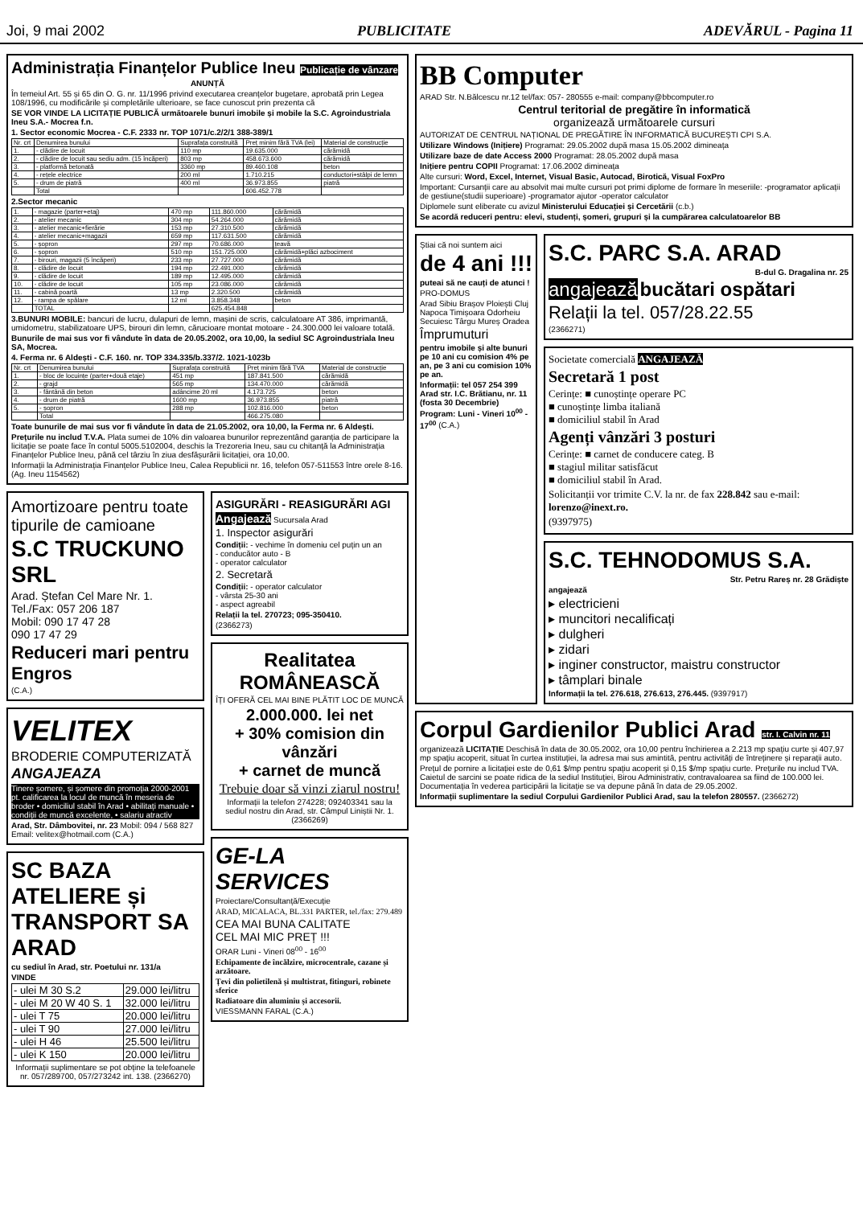Joi, 9 mai 2002 PUBLICITATE ADEVĂRUL - Pagina 11
Administrația Finanțelor Publice Ineu Publicație de vânzare
ANUNȚĂ
În temeiul Art. 55 și 65 din O. G. nr. 11/1996 privind executarea creanțelor bugetare, aprobată prin Legea 108/1996, cu modificările și completările ulterioare, se face cunoscut prin prezenta că
SE VOR VINDE LA LICITAȚIE PUBLICĂ următoarele bunuri imobile și mobile la S.C. Agroindustriala Ineu S.A.- Mocrea f.n.
1. Sector economic Mocrea - C.F. 2333 nr. TOP 1071/c.2/2/1 388-389/1
| Nr. crt | Denumirea bunului | Suprafața construită | Preț minim fără TVA (lei) | Material de construcție |
| --- | --- | --- | --- | --- |
| 1. | - clădire de locuit | 110 mp | 19.635.000 | cărămidă |
| 2. | - clădire de locuit sau sediu adm. (15 încăperi) | 803 mp | 458.673.600 | cărămidă |
| 3. | - platformă betonată | 3360 mp | 89.460.108 | beton |
| 4. | - rețele electrice | 200 ml | 1.710.215 | conductori+stâlpi de lemn |
| 5. | - drum de piatră | 400 ml | 36.973.855 | piatră |
| | Total | | 606.452.778 | |
2.Sector mecanic
| 1. | - magazie (parter+etaj) | 470 mp | 111.860.000 | cărămidă |
| 2. | - atelier mecanic | 304 mp | 54.264.000 | cărămidă |
| 3. | - atelier mecanic+fierărie | 153 mp | 27.310.500 | cărămidă |
| 4. | - atelier mecanic+magazii | 659 mp | 117.631.500 | cărămidă |
| 5. | - șopron | 297 mp | 70.686.000 | țeavă |
| 6. | - șopron | 510 mp | 151.725.000 | cărămidă+plăci azbociment |
| 7. | - birouri, magazii (5 încăperi) | 233 mp | 27.727.000 | cărămidă |
| 8. | - clădire de locuit | 194 mp | 22.491.000 | cărămidă |
| 9. | - clădire de locuit | 189 mp | 12.495.000 | cărămidă |
| 10. | - clădire de locuit | 105 mp | 23.086.000 | cărămidă |
| 11. | - cabină poartă | 13 mp | 2.320.500 | cărămidă |
| 12. | - rampa de spălare | 12 ml | 3.858.348 | beton |
| | TOTAL | | 625.454.848 | |
3.BUNURI MOBILE: bancuri de lucru, dulapuri de lemn, mașini de scris, calculatoare AT 386, imprimantă, umidometru, stabilizatoare UPS, birouri din lemn, cărucioare montat motoare - 24.300.000 lei valoare totală.
Bunurile de mai sus vor fi vândute în data de 20.05.2002, ora 10,00, la sediul SC Agroindustriala Ineu SA, Mocrea.
4. Ferma nr. 6 Aldești - C.F. 160. nr. TOP 334.335/b.337/2. 1021-1023b
| Nr. crt | Denumirea bunului | Suprafața construită | Preț minim fără TVA | Material de construcție |
| --- | --- | --- | --- | --- |
| 1. | - bloc de locuințe (parter+două etaje) | 451 mp | 187.841.500 | cărămidă |
| 2. | - grajd | 565 mp | 134.470.000 | cărămidă |
| 3. | - fântână din beton | adâncime 20 ml | 4.173.725 | beton |
| 4. | - drum de piatră | 1600 mp | 36.973.855 | piatră |
| 5. | - șopron | 288 mp | 102.816.000 | beton |
| | Total | | 466.275.080 | |
Toate bunurile de mai sus vor fi vândute în data de 21.05.2002, ora 10,00, la Ferma nr. 6 Aldești.
Prețurile nu includ T.V.A. Plata sumei de 10% din valoarea bunurilor reprezentând garanția de participare la licitație se poate face în contul 5005.5102004, deschis la Trezoreria Ineu, sau cu chitanță la Administrația Finanțelor Publice Ineu, până cel târziu în ziua desfășurării licitației, ora 10,00.
Informații la Administrația Finanțelor Publice Ineu, Calea Republicii nr. 16, telefon 057-511553 între orele 8-16. (Ag. Ineu 1154562)
Amortizoare pentru toate tipurile de camioane
S.C TRUCKUNO SRL
Arad. Ștefan Cel Mare Nr. 1.
Tel./Fax: 057 206 187
Mobil: 090 17 47 28
090 17 47 29
Reduceri mari pentru Engros
(C.A.)
VELITEX
BRODERIE COMPUTERIZATĂ
ANGAJEAZA
Tinere șomere, și șomere din promoția 2000-2001 pt. calificarea la locul de muncă în meseria de broder • domiciliul stabil în Arad • abilitați manuale • condiții de muncă excelente, • salariu atractiv
Arad, Str. Dâmbovitei, nr. 23 Mobil: 094 / 568 827 Email: velitex@hotmail.com (C.A.)
SC BAZA ATELIERE și TRANSPORT SA ARAD
cu sediul în Arad, str. Poetului nr. 131/a
VINDE
| - ulei M 30 S.2 | 29.000 lei/litru |
| - ulei M 20 W 40 S. 1 | 32.000 lei/litru |
| - ulei T 75 | 20.000 lei/litru |
| - ulei T 90 | 27.000 lei/litru |
| - ulei H 46 | 25.500 lei/litru |
| - ulei K 150 | 20.000 lei/litru |
Informații suplimentare se pot obține la telefoanele nr. 057/289700, 057/273242 int. 138. (2366270)
ASIGURĂRI - REASIGURĂRI AGI
Angajează Sucursala Arad
1. Inspector asigurări
Condiții: - vechime în domeniu cel puțin un an
- conducător auto - B
- operator calculator
2. Secretară
Condiții: - operator calculator
- vârsta 25-30 ani
- aspect agreabil
Relații la tel. 270723; 095-350410.
(2366273)
Realitatea ROMÂNEASCĂ
ÎȚI OFERĂ CEL MAI BINE PLĂTIT LOC DE MUNCĂ
2.000.000. lei net
+ 30% comision din vânzări
+ carnet de muncă
Trebuie doar să vinzi ziarul nostru!
Informații la telefon 274228; 092403341 sau la sediul nostru din Arad, str. Câmpul Liniștii Nr. 1. (2366269)
GE-LA SERVICES
Proiectare/Consultanță/Execuție
ARAD, MICALACA, BL.331 PARTER, tel./fax: 279.489
CEA MAI BUNA CALITATE
CEL MAI MIC PREȚ !!!
ORAR Luni - Vineri 08<sup>00</sup> - 16<sup>00</sup>
Echipamente de încălzire, microcentrale, cazane și arzătoare.
Țevi din polietilenă și multistrat, fitinguri, robinete sferice
Radiatoare din aluminiu și accesorii.
VIESSMANN FARAL (C.A.)
BB Computer
ARAD Str. N.Bălcescu nr.12 tel/fax: 057- 280555 e-mail: company@bbcomputer.ro
Centrul teritorial de pregătire în informatică
organizează următoarele cursuri
AUTORIZAT DE CENTRUL NAȚIONAL DE PREGĂTIRE ÎN INFORMATICĂ BUCUREȘTI CPI S.A.
Utilizare Windows (Inițiere) Programat: 29.05.2002 după masa 15.05.2002 dimineața
Utilizare baze de date Access 2000 Programat: 28.05.2002 după masa
Inițiere pentru COPII Programat: 17.06.2002 dimineața
Alte cursuri: Word, Excel, Internet, Visual Basic, Autocad, Birotică, Visual FoxPro
Important: Cursanții care au absolvit mai multe cursuri pot primi diplome de formare în meseriile: -programator aplicații de gestiune(studii superioare) -programator ajutor -operator calculator
Diplomele sunt eliberate cu avizul Ministerului Educației și Cercetării (c.b.)
Se acordă reduceri pentru: elevi, studenți, șomeri, grupuri și la cumpărarea calculatoarelor BB
Știai că noi suntem aici
de 4 ani !!!
puteai să ne cauți de atunci !
PRO-DOMUS
Arad Sibiu Brașov Ploiești Cluj Napoca Timișoara Odorheiu Secuiesc Târgu Mureș Oradea
Împrumuturi
pentru imobile și alte bunuri pe 10 ani cu comision 4% pe an, pe 3 ani cu comision 10% pe an.
Informații: tel 057 254 399 Arad str. I.C. Brătianu, nr. 11 (fosta 30 Decembrie) Program: Luni - Vineri 10<sup>00</sup> - 17<sup>00</sup> (C.A.)
S.C. PARC S.A. ARAD
B-dul G. Dragalina nr. 25
angajează bucătari ospătari
Relații la tel. 057/28.22.55
(2366271)
Societate comercială ANGAJEAZĂ
Secretară 1 post
Cerințe: ■ cunoștințe operare PC
■ cunoștințe limba italiană
■ domiciliul stabil în Arad
Agenți vânzări 3 posturi
Cerințe: ■ carnet de conducere categ. B
■ stagiul militar satisfăcut
■ domiciliul stabil în Arad.
Solicitanții vor trimite C.V. la nr. de fax 228.842 sau e-mail: lorenzo@inext.ro.
(9397975)
S.C. TEHNODOMUS S.A.
Str. Petru Rareș nr. 28 Grădiște
angajează
▸ electricieni
▸ muncitori necalificați
▸ dulgheri
▸ zidari
▸ inginer constructor, maistru constructor
▸ tâmplari binale
Informații la tel. 276.618, 276.613, 276.445. (9397917)
Corpul Gardienilor Publici Arad str. I. Calvin nr. 11
organizează LICITAȚIE Deschisă în data de 30.05.2002, ora 10,00 pentru închirierea a 2.213 mp spațiu curte și 407,97 mp spațiu acoperit, situat în curtea instituției, la adresa mai sus amintită, pentru activități de întreținere și reparații auto.
Prețul de pornire a licitației este de 0,61 $/mp pentru spațiu acoperit și 0,15 $/mp spațiu curte. Prețurile nu includ TVA. Caietul de sarcini se poate ridica de la sediul Instituției, Birou Administrativ, contravaloarea sa fiind de 100.000 lei. Documentația în vederea participării la licitație se va depune până în data de 29.05.2002.
Informații suplimentare la sediul Corpului Gardienilor Publici Arad, sau la telefon 280557. (2366272)